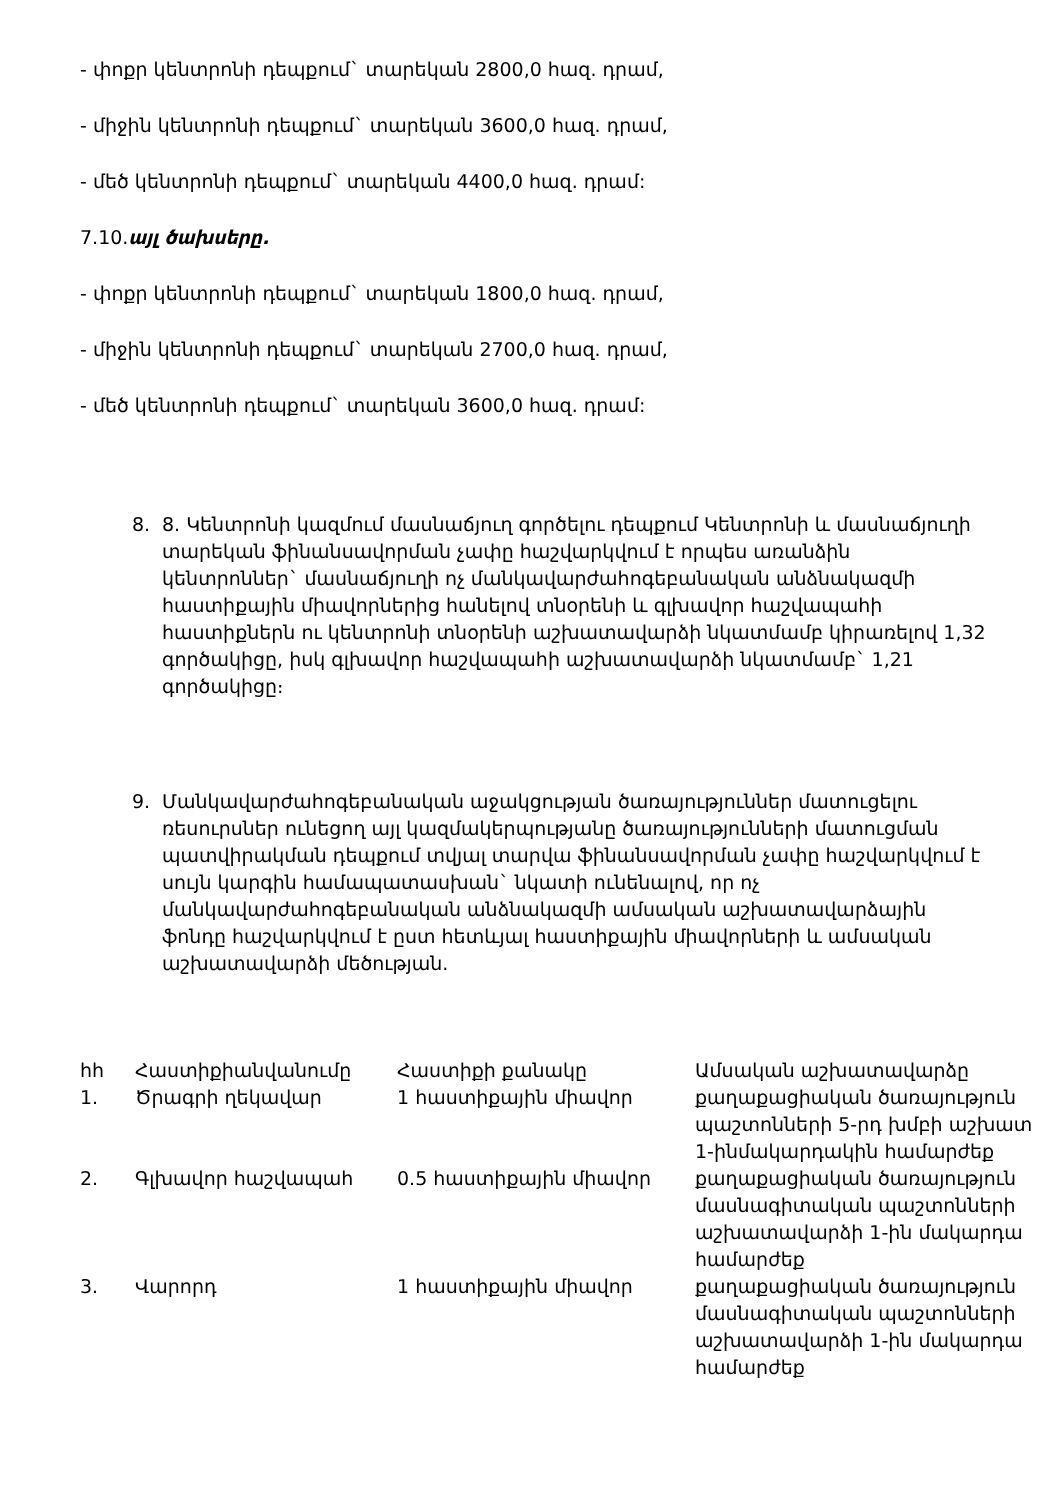- փոքր կենտրոնի դեպքում` տարեկան 2800,0 հազ. դրամ,
- միջին կենտրոնի դեպքում` տարեկան 3600,0 հազ. դրամ,
- մեծ կենտրոնի դեպքում` տարեկան 4400,0 հազ. դրամ:
7.10.այլ ծախսերը.
- փոքր կենտրոնի դեպքում` տարեկան 1800,0 հազ. դրամ,
- միջին կենտրոնի դեպքում` տարեկան 2700,0 հազ. դրամ,
- մեծ կենտրոնի դեպքում` տարեկան 3600,0 հազ. դրամ:
8. 8. Կենտրոնի կազմում մասնաճյուղ գործելու դեպքում Կենտրոնի և մասնաճյուղի տարեկան ֆինանսավորման չափը հաշվարկվում է որպես առանձին կենտրոններ` մասնաճյուղի ոչ մանկավարժահոգեբանական անձնակազմի հաստիքային միավորներից հանելով տնօրենի և գլխավոր հաշվապահի հաստիքներն ու կենտրոնի տնօրենի աշխատավարձի նկատմամբ կիրառելով 1,32 գործակիցը, իսկ գլխավոր հաշվապահի աշխատավարձի նկատմամբ` 1,21 գործակիցը։
9. Մանկավարժահոգեբանական աջակցության ծառայություններ մատուցելու ռեսուրսներ ունեցող այլ կազմակերպությանը ծառայությունների մատուցման պատվիրակման դեպքում տվյալ տարվա ֆինանսավորման չափը հաշվարկվում է սույն կարգին համապատասխան` նկատի ունենալով, որ ոչ մանկավարժահոգեբանական անձնակազմի ամսական աշխատավարձային ֆոնդը հաշվարկվում է ըստ հետևյալ հաստիքային միավորների և ամսական աշխատավարձի մեծության.
| հհ | Հաստիքիանվանումը | Հաստիքի քանակը | Ամսական աշխատավարձը |
| 1. | Ծրագրի ղեկավար | 1 հաստիքային միավոր | քաղաքացիական ծառայություն պաշտոնների 5-րդ խմբի աշխատ 1-ինմակարդակին համարժեք |
| 2. | Գլխավոր հաշվապահ | 0.5 հաստիքային միավոր | քաղաքացիական ծառայություն մասնագիտական պաշտոնների աշխատավարձի 1-ին մակարդա համարժեք |
| 3. | Վարորդ | 1 հաստիքային միավոր | քաղաքացիական ծառայություն մասնագիտական պաշտոնների աշխատավարձի 1-ին մակարդա համարժեք |